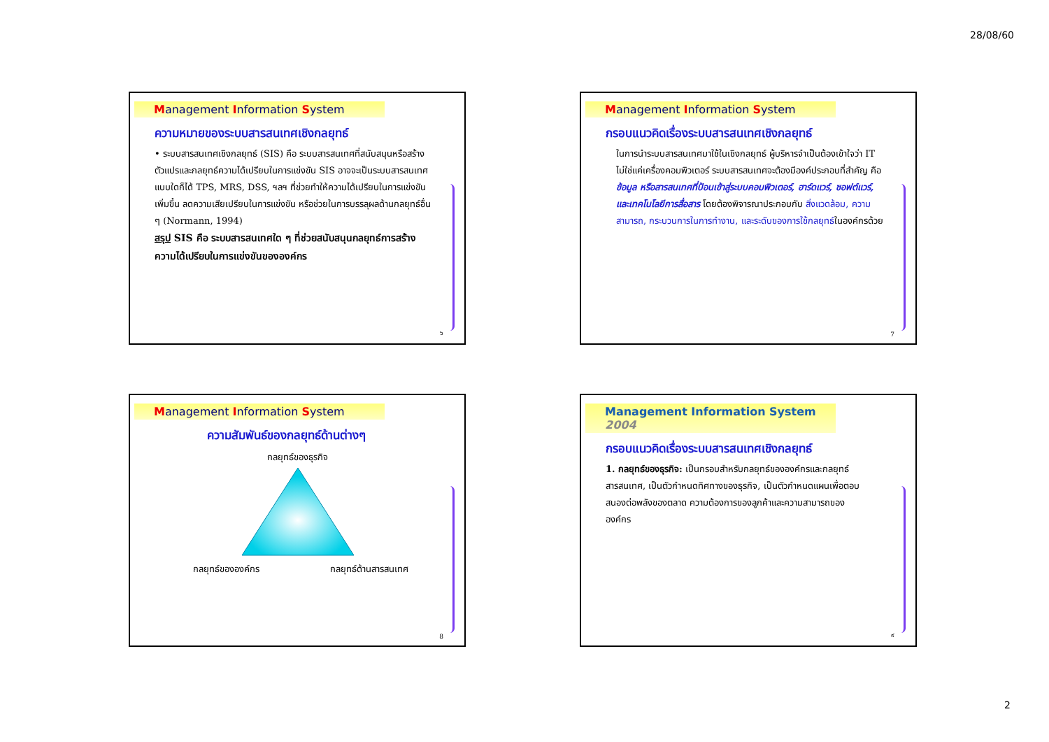28/08/60
Management Information System
ความหมายของระบบสารสนเทศเชิงกลยุทธ์
• ระบบสารสนเทศเชิงกลยุทธ์ (SIS) คือ ระบบสารสนเทศที่สนับสนุนหรือสร้างตัวแปรและกลยุทธ์ความได้เปรียบในการแข่งขัน SIS อาจจะเป็นระบบสารสนเทศแบบใดก็ได้ TPS, MRS, DSS, ฯลฯ ที่ช่วยทำให้ความได้เปรียบในการแข่งขันเพิ่มขึ้น ลดความเสียเปรียบในการแข่งขัน หรือช่วยในการบรรลุผลด้านกลยุทธ์อื่น ๆ (Normann, 1994)
สรุป SIS คือ ระบบสารสนเทศใด ๆ ที่ช่วยสนับสนุนกลยุทธ์การสร้างความได้เปรียบในการแข่งขันขององค์กร
๖
Management Information System
กรอบแนวคิดเรื่องระบบสารสนเทศเชิงกลยุทธ์
ในการนำระบบสารสนเทศมาใช้ในเชิงกลยุทธ์ ผู้บริหารจำเป็นต้องเข้าใจว่า IT ไม่ใช่แค่เครื่องคอมพิวเตอร์ ระบบสารสนเทศจะต้องมีองค์ประกอบที่สำคัญ คือ ข้อมูล หรือสารสนเทศที่ป้อนเข้าสู่ระบบคอมพิวเตอร์, ฮาร์ดแวร์, ซอฟต์แวร์, และเทคโนโลยีการสื่อสาร โดยต้องพิจารณาประกอบกับ สิ่งแวดล้อม, ความสามารถ, กระบวนการในการทำงาน, และระดับของการใช้กลยุทธ์ในองค์กรด้วย
7
Management Information System
ความสัมพันธ์ของกลยุทธ์ด้านต่างๆ
กลยุทธ์ของธุรกิจ
กลยุทธ์ขององค์กร กลยุทธ์ด้านสารสนเทศ
8
Management Information System 2004
กรอบแนวคิดเรื่องระบบสารสนเทศเชิงกลยุทธ์
1. กลยุทธ์ของธุรกิจ: เป็นกรอบสำหรับกลยุทธ์ขององค์กรและกลยุทธ์สารสนเทศ, เป็นตัวกำหนดทิศทางของธุรกิจ, เป็นตัวกำหนดแผนเพื่อตอบสนองต่อพลังของตลาด ความต้องการของลูกค้าและความสามารถขององค์กร
๙
2